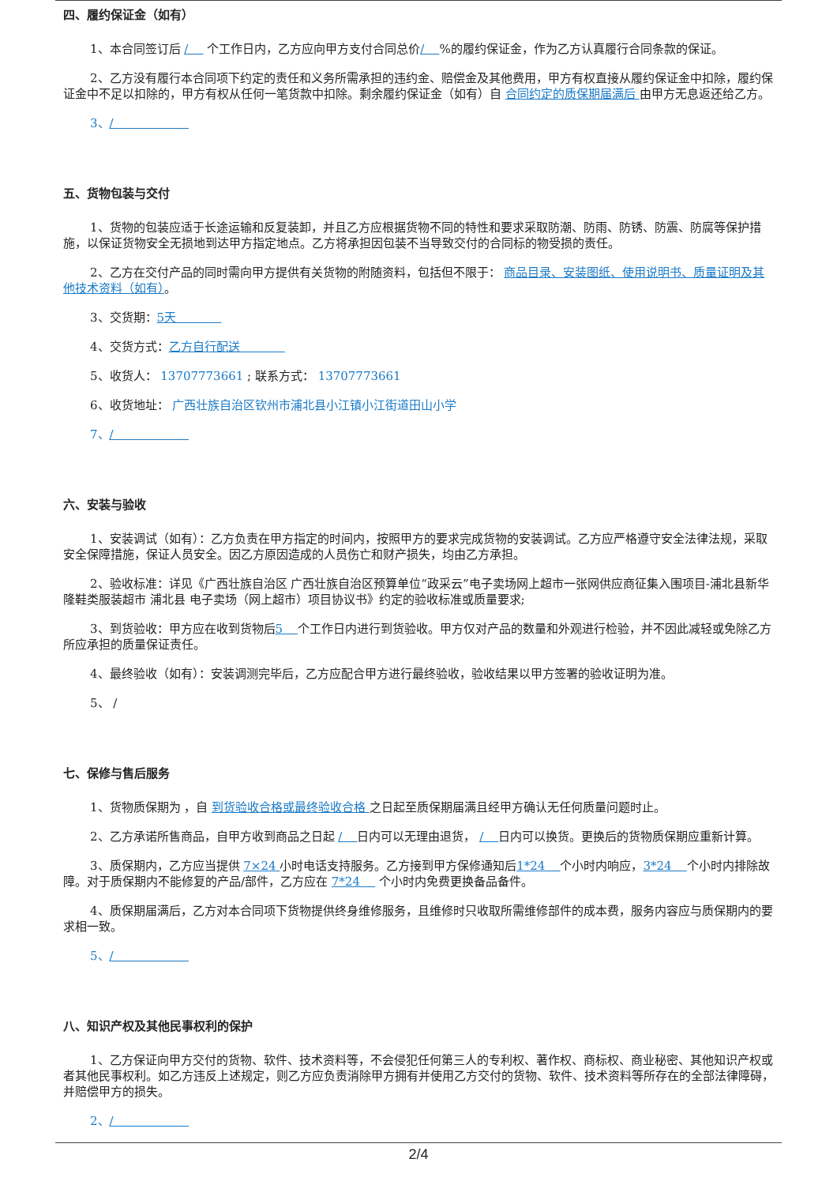四、履约保证金（如有）
1、本合同签订后 / 个工作日内，乙方应向甲方支付合同总价/ %的履约保证金，作为乙方认真履行合同条款的保证。
2、乙方没有履行本合同项下约定的责任和义务所需承担的违约金、赔偿金及其他费用，甲方有权直接从履约保证金中扣除，履约保证金中不足以扣除的，甲方有权从任何一笔货款中扣除。剩余履约保证金（如有）自 合同约定的质保期届满后 由甲方无息返还给乙方。
3、/
五、货物包装与交付
1、货物的包装应适于长途运输和反复装卸，并且乙方应根据货物不同的特性和要求采取防潮、防雨、防锈、防震、防腐等保护措施，以保证货物安全无损地到达甲方指定地点。乙方将承担因包装不当导致交付的合同标的物受损的责任。
2、乙方在交付产品的同时需向甲方提供有关货物的附随资料，包括但不限于： 商品目录、安装图纸、使用说明书、质量证明及其他技术资料（如有）。
3、交货期：5天
4、交货方式：乙方自行配送
5、收货人： 13707773661 ; 联系方式： 13707773661
6、收货地址： 广西壮族自治区钦州市浦北县小江镇小江街道田山小学
7、/
六、安装与验收
1、安装调试（如有）：乙方负责在甲方指定的时间内，按照甲方的要求完成货物的安装调试。乙方应严格遵守安全法律法规，采取安全保障措施，保证人员安全。因乙方原因造成的人员伤亡和财产损失，均由乙方承担。
2、验收标准：详见《广西壮族自治区 广西壮族自治区预算单位“政采云”电子卖场网上超市一张网供应商征集入围项目-浦北县新华隆鞋类服装超市 浦北县 电子卖场（网上超市）项目协议书》约定的验收标准或质量要求;
3、到货验收：甲方应在收到货物后5 个工作日内进行到货验收。甲方仅对产品的数量和外观进行检验，并不因此减轻或免除乙方所应承担的质量保证责任。
4、最终验收（如有）：安装调测完毕后，乙方应配合甲方进行最终验收，验收结果以甲方签署的验收证明为准。
5、 /
七、保修与售后服务
1、货物质保期为 ，自 到货验收合格或最终验收合格 之日起至质保期届满且经甲方确认无任何质量问题时止。
2、乙方承诺所售商品，自甲方收到商品之日起 / 日内可以无理由退货， / 日内可以换货。更换后的货物质保期应重新计算。
3、质保期内，乙方应当提供 7×24 小时电话支持服务。乙方接到甲方保修通知后1*24 个小时内响应，3*24 个小时内排除故障。对于质保期内不能修复的产品/部件，乙方应在 7*24 个小时内免费更换备品备件。
4、质保期届满后，乙方对本合同项下货物提供终身维修服务，且维修时只收取所需维修部件的成本费，服务内容应与质保期内的要求相一致。
5、/
八、知识产权及其他民事权利的保护
1、乙方保证向甲方交付的货物、软件、技术资料等，不会侵犯任何第三人的专利权、著作权、商标权、商业秘密、其他知识产权或者其他民事权利。如乙方违反上述规定，则乙方应负责消除甲方拥有并使用乙方交付的货物、软件、技术资料等所存在的全部法律障碍，并赔偿甲方的损失。
2、/
2/4